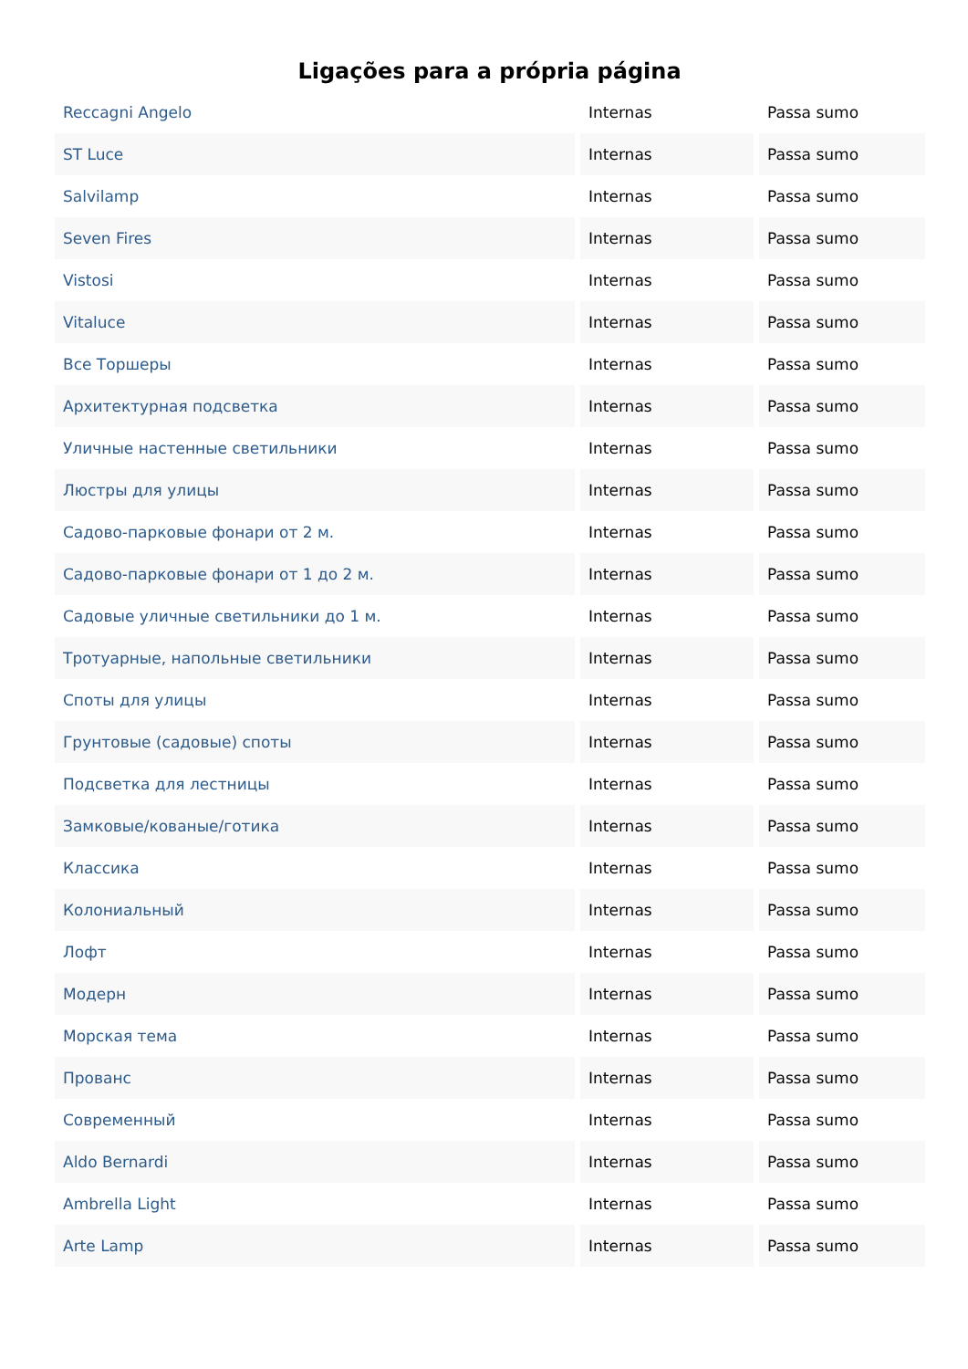Ligações para a própria página
| Reccagni Angelo | Internas | Passa sumo |
| ST Luce | Internas | Passa sumo |
| Salvilamp | Internas | Passa sumo |
| Seven Fires | Internas | Passa sumo |
| Vistosi | Internas | Passa sumo |
| Vitaluce | Internas | Passa sumo |
| Все Торшеры | Internas | Passa sumo |
| Архитектурная подсветка | Internas | Passa sumo |
| Уличные настенные светильники | Internas | Passa sumo |
| Люстры для улицы | Internas | Passa sumo |
| Садово-парковые фонари от 2 м. | Internas | Passa sumo |
| Садово-парковые фонари от 1 до 2 м. | Internas | Passa sumo |
| Садовые уличные светильники до 1 м. | Internas | Passa sumo |
| Тротуарные, напольные светильники | Internas | Passa sumo |
| Споты для улицы | Internas | Passa sumo |
| Грунтовые (садовые) споты | Internas | Passa sumo |
| Подсветка для лестницы | Internas | Passa sumo |
| Замковые/кованые/готика | Internas | Passa sumo |
| Классика | Internas | Passa sumo |
| Колониальный | Internas | Passa sumo |
| Лофт | Internas | Passa sumo |
| Модерн | Internas | Passa sumo |
| Морская тема | Internas | Passa sumo |
| Прованс | Internas | Passa sumo |
| Современный | Internas | Passa sumo |
| Aldo Bernardi | Internas | Passa sumo |
| Ambrella Light | Internas | Passa sumo |
| Arte Lamp | Internas | Passa sumo |